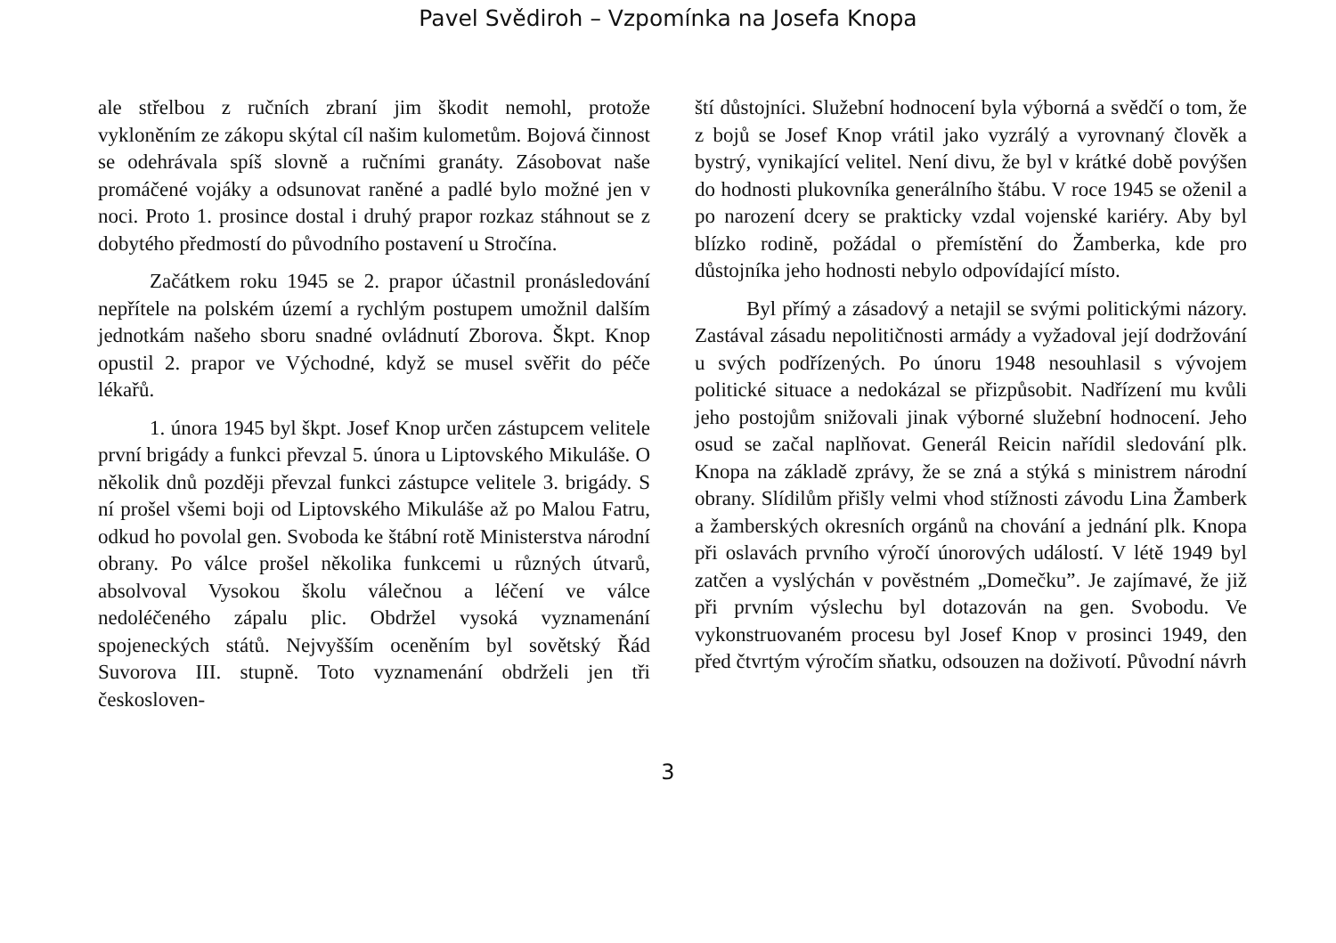Pavel Svědiroh – Vzpomínka na Josefa Knopa
ale střelbou z ručních zbraní jim škodit nemohl, protože vykloněním ze zákopu skýtal cíl našim kulometům. Bojová činnost se odehrávala spíš slovně a ručními granáty. Zásobovat naše promáčené vojáky a odsunovat raněné a padlé bylo možné jen v noci. Proto 1. prosince dostal i druhý prapor rozkaz stáhnout se z dobytého předmostí do původního postavení u Stročína.
Začátkem roku 1945 se 2. prapor účastnil pronásledování nepřítele na polském území a rychlým postupem umožnil dalším jednotkám našeho sboru snadné ovládnutí Zborova. Škpt. Knop opustil 2. prapor ve Východné, když se musel svěřit do péče lékařů.
1. února 1945 byl škpt. Josef Knop určen zástupcem velitele první brigády a funkci převzal 5. února u Liptovského Mikuláše. O několik dnů později převzal funkci zástupce velitele 3. brigády. S ní prošel všemi boji od Liptovského Mikuláše až po Malou Fatru, odkud ho povolal gen. Svoboda ke štábní rotě Ministerstva národní obrany. Po válce prošel několika funkcemi u různých útvarů, absolvoval Vysokou školu válečnou a léčení ve válce nedoléčeného zápalu plic. Obdržel vysoká vyznamenání spojeneckých států. Nejvyšším oceněním byl sovětský Řád Suvorova III. stupně. Toto vyznamenání obdrželi jen tři českosloven-
ští důstojníci. Služební hodnocení byla výborná a svědčí o tom, že z bojů se Josef Knop vrátil jako vyzrálý a vyrovnaný člověk a bystrý, vynikající velitel. Není divu, že byl v krátké době povýšen do hodnosti plukovníka generálního štábu. V roce 1945 se oženil a po narození dcery se prakticky vzdal vojenské kariéry. Aby byl blízko rodině, požádal o přemístění do Žamberka, kde pro důstojníka jeho hodnosti nebylo odpovídající místo.
Byl přímý a zásadový a netajil se svými politickými názory. Zastával zásadu nepolitičnosti armády a vyžadoval její dodržování u svých podřízených. Po únoru 1948 nesouhlasil s vývojem politické situace a nedokázal se přizpůsobit. Nadřízení mu kvůli jeho postojům snižovali jinak výborné služební hodnocení. Jeho osud se začal naplňovat. Generál Reicin nařídil sledování plk. Knopa na základě zprávy, že se zná a stýká s ministrem národní obrany. Slídilům přišly velmi vhod stížnosti závodu Lina Žamberk a žamberských okresních orgánů na chování a jednání plk. Knopa při oslavách prvního výročí únorových událostí. V létě 1949 byl zatčen a vyslýchán v pověstném „Domečku”. Je zajímavé, že již při prvním výslechu byl dotazován na gen. Svobodu. Ve vykonstruovaném procesu byl Josef Knop v prosinci 1949, den před čtvrtým výročím sňatku, odsouzen na doživotí. Původní návrh
3